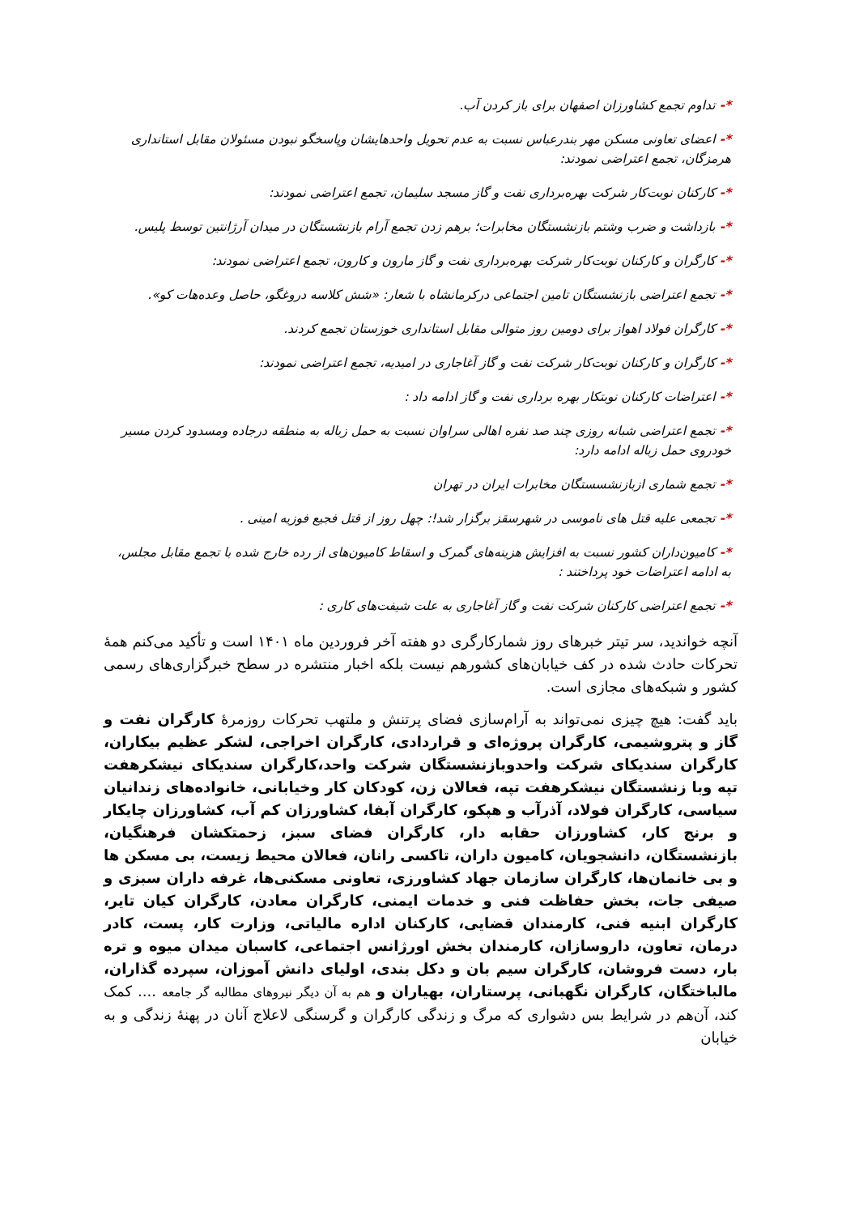*- تداوم تجمع کشاورزان اصفهان برای باز کردن آب.
*- اعضای تعاونی مسکن مهر بندرعباس نسبت به عدم تحویل واحدهایشان وپاسخگو نبودن مسئولان مقابل استانداری هرمزگان، تجمع اعتراضی نمودند:
*- کارکنان نوبت‌کار شرکت بهره‌برداری نفت و گاز مسجد سلیمان، تجمع اعتراضی نمودند:
*- بازداشت و ضرب وشتم بازنشستگان مخابرات؛ برهم زدن تجمع آرام بازنشستگان در میدان آرژانتین توسط پلیس.
*- کارگران و کارکنان نوبت‌کار شرکت بهره‌برداری نفت و گاز مارون و کارون، تجمع اعتراضی نمودند:
*- تجمع اعتراضی بازنشستگان تامین اجتماعی درکرمانشاه با شعار: «شش کلاسه دروغگو، حاصل وعده‌هات کو».
*- کارگران فولاد اهواز برای دومین روز متوالی مقابل استانداری خوزستان تجمع کردند.
*- کارگران و کارکنان نوبت‌کار شرکت نفت و گاز آغاجاری در امیدیه، تجمع اعتراضی نمودند:
*- اعتراضات کارکنان نوبتکار بهره برداری نفت و گاز ادامه داد :
*- تجمع اعتراضی شبانه روزی چند صد نفره اهالی سراوان نسبت به حمل زباله به منطقه درجاده ومسدود کردن مسیر خودروی حمل زباله ادامه دارد:
*- تجمع شماری ازبازنشسستگان مخابرات ایران در تهران
*- تجمعی علیه قتل های ناموسی در شهرسقز برگزار شد!: چهل روز از قتل فجیع فوزیه امینی .
*- کامیون‌داران کشور نسبت به افزایش هزینه‌های گمرک و اسقاط کامیون‌های از رده خارج شده با تجمع مقابل مجلس، به ادامه اعتراضات خود پرداختند :
*- تجمع اعتراضی کارکنان شرکت نفت و گاز آغاجاری به علت شیفت‌های کاری :
آنچه خواندید، سر تیتر خبرهای روز شمارکارگری دو هفته آخر فروردین ماه ۱۴۰۱ است و تأکید می‌کنم همهٔ تحرکات حادث شده در کف خیابان‌های کشورهم نیست بلکه اخبار منتشره در سطح خبرگزاری‌های رسمی کشور و شبکه‌های مجازی است.
باید گفت: هیچ چیزی نمی‌تواند به آرام‌سازی فضای پرتنش و ملتهب تحرکات روزمرهٔ کارگران نفت و گاز و پتروشیمی، کارگران پروژه‌ای و قراردادی، کارگران اخراجی، لشکر عظیم بیکاران، کارگران سندیکای شرکت واحدوبازنشستگان شرکت واحد،کارگران سندیکای نیشکرهفت تپه وبا زنشستگان نیشکرهفت تپه، فعالان زن، کودکان کار وخیابانی، خانواده‌های زندانیان سیاسی، کارگران فولاد، آذرآب و هپکو، کارگران آبفا، کشاورزان کم آب، کشاورزان چایکار و برنج کار، کشاورزان حقابه دار، کارگران فضای سبز، زحمتکشان فرهنگیان، بازنشستگان، دانشجویان، کامیون داران، تاکسی رانان، فعالان محیط زیست، بی مسکن ها و بی خانمان‌ها، کارگران سازمان جهاد کشاورزی، تعاونی مسکنی‌ها، غرفه داران سبزی و صیفی جات، بخش حفاظت فنی و خدمات ایمنی، کارگران معادن، کارگران کیان تایر، کارگران ابنیه فنی، کارمندان قضایی، کارکنان اداره مالیاتی، وزارت کار، پست، کادر درمان، تعاون، داروسازان، کارمندان بخش اورژانس اجتماعی، کاسبان میدان میوه و تره بار، دست فروشان، کارگران سیم بان و دکل بندی، اولیای دانش آموزان، سپرده گذاران، مالباختگان، کارگران نگهبانی، پرستاران، بهیاران و هم به آن دیگر نیروهای مطالبه گر جامعه .... کمک کند، آن‌هم در شرایط بس دشواری که مرگ و زندگی کارگران و گرسنگی لاعلاج آنان در پهنهٔ زندگی و به خیابان